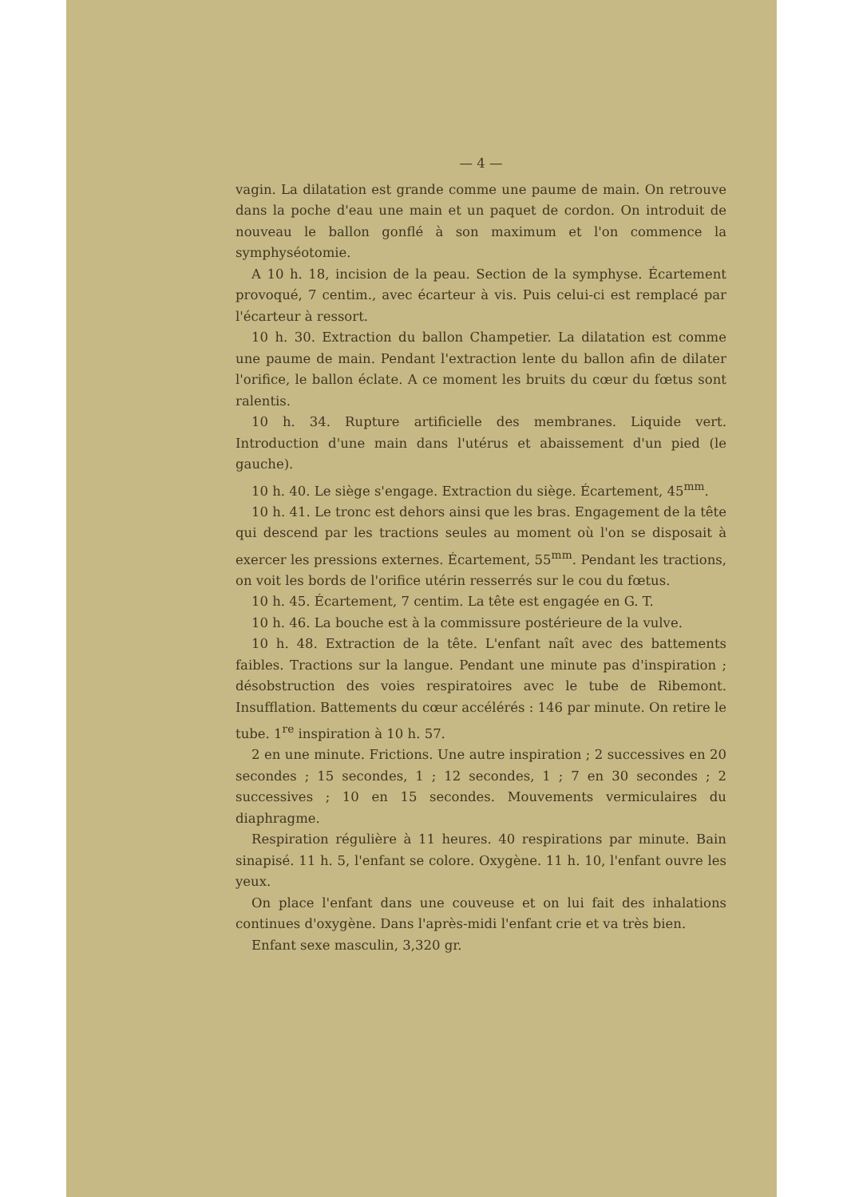— 4 —
vagin. La dilatation est grande comme une paume de main. On retrouve dans la poche d'eau une main et un paquet de cordon. On introduit de nouveau le ballon gonflé à son maximum et l'on commence la symphyséotomie.
A 10 h. 18, incision de la peau. Section de la symphyse. Écartement provoqué, 7 centim., avec écarteur à vis. Puis celui-ci est remplacé par l'écarteur à ressort.
10 h. 30. Extraction du ballon Champetier. La dilatation est comme une paume de main. Pendant l'extraction lente du ballon afin de dilater l'orifice, le ballon éclate. A ce moment les bruits du cœur du fœtus sont ralentis.
10 h. 34. Rupture artificielle des membranes. Liquide vert. Introduction d'une main dans l'utérus et abaissement d'un pied (le gauche).
10 h. 40. Le siège s'engage. Extraction du siège. Écartement, 45<sup>mm</sup>.
10 h. 41. Le tronc est dehors ainsi que les bras. Engagement de la tête qui descend par les tractions seules au moment où l'on se disposait à exercer les pressions externes. Écartement, 55<sup>mm</sup>. Pendant les tractions, on voit les bords de l'orifice utérin resserrés sur le cou du fœtus.
10 h. 45. Écartement, 7 centim. La tête est engagée en G. T.
10 h. 46. La bouche est à la commissure postérieure de la vulve.
10 h. 48. Extraction de la tête. L'enfant naît avec des battements faibles. Tractions sur la langue. Pendant une minute pas d'inspiration ; désobstruction des voies respiratoires avec le tube de Ribemont. Insufflation. Battements du cœur accélérés : 146 par minute. On retire le tube. 1<sup>re</sup> inspiration à 10 h. 57.
2 en une minute. Frictions. Une autre inspiration ; 2 successives en 20 secondes ; 15 secondes, 1 ; 12 secondes, 1 ; 7 en 30 secondes ; 2 successives ; 10 en 15 secondes. Mouvements vermiculaires du diaphragme.
Respiration régulière à 11 heures. 40 respirations par minute. Bain sinapisé. 11 h. 5, l'enfant se colore. Oxygène. 11 h. 10, l'enfant ouvre les yeux.
On place l'enfant dans une couveuse et on lui fait des inhalations continues d'oxygène. Dans l'après-midi l'enfant crie et va très bien.
Enfant sexe masculin, 3,320 gr.